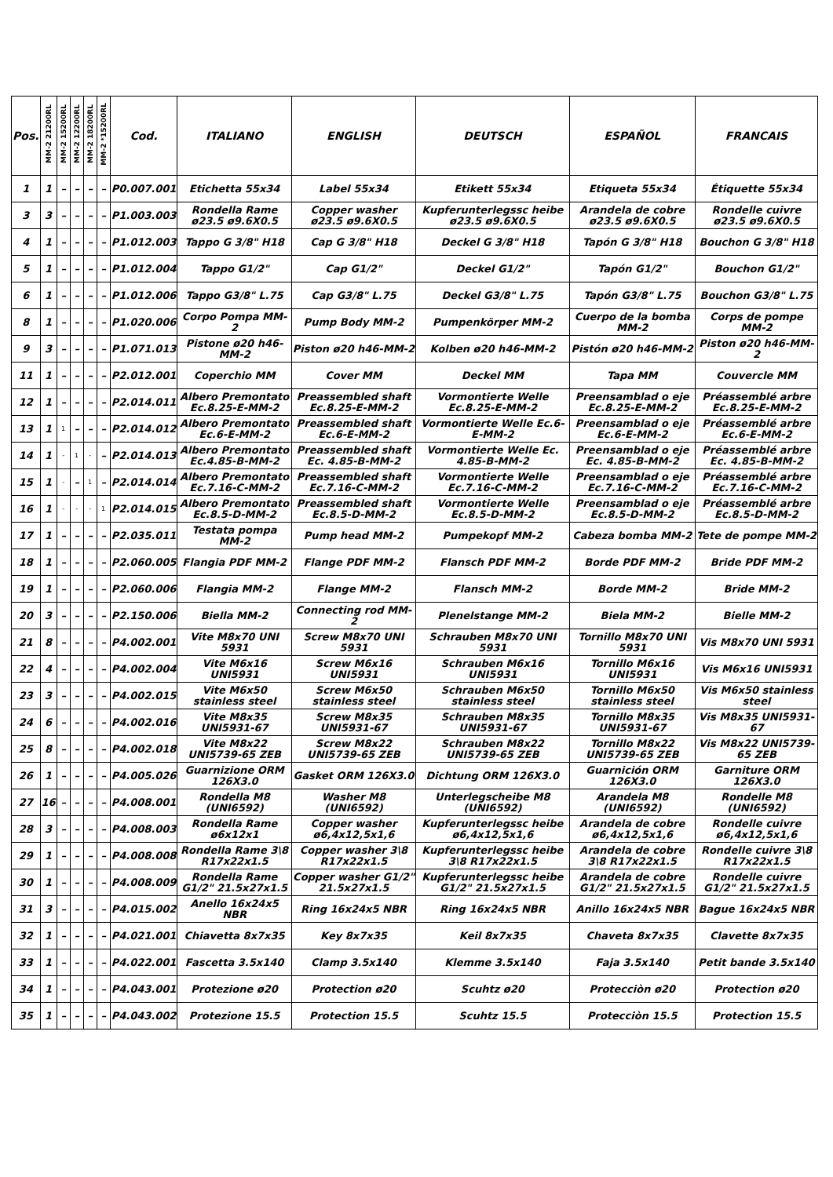| Pos. | MM-2 21200RL | MM-2 15200RL | MM-2 12200RL | MM-2 18200RL | MM-2 *15200RL | Cod. | ITALIANO | ENGLISH | DEUTSCH | ESPAÑOL | FRANCAIS |
| --- | --- | --- | --- | --- | --- | --- | --- | --- | --- | --- | --- |
| 1 | 1 | – | – | – | – | P0.007.001 | Etichetta 55x34 | Label 55x34 | Etikett 55x34 | Etiqueta 55x34 | Étiquette 55x34 |
| 3 | 3 | – | – | – | – | P1.003.003 | Rondella Rame ø23.5 ø9.6X0.5 | Copper washer ø23.5 ø9.6X0.5 | Kupferunterlegssc heibe ø23.5 ø9.6X0.5 | Arandela de cobre ø23.5 ø9.6X0.5 | Rondelle cuivre ø23.5 ø9.6X0.5 |
| 4 | 1 | – | – | – | – | P1.012.003 | Tappo G 3/8" H18 | Cap G 3/8" H18 | Deckel G 3/8" H18 | Tapón G 3/8" H18 | Bouchon G 3/8" H18 |
| 5 | 1 | – | – | – | – | P1.012.004 | Tappo G1/2" | Cap G1/2" | Deckel G1/2" | Tapón G1/2" | Bouchon G1/2" |
| 6 | 1 | – | – | – | – | P1.012.006 | Tappo G3/8" L.75 | Cap G3/8" L.75 | Deckel G3/8" L.75 | Tapón G3/8" L.75 | Bouchon G3/8" L.75 |
| 8 | 1 | – | – | – | – | P1.020.006 | Corpo Pompa MM-2 | Pump Body MM-2 | Pumpenkörper MM-2 | Cuerpo de la bomba MM-2 | Corps de pompe MM-2 |
| 9 | 3 | – | – | – | – | P1.071.013 | Pistone ø20 h46-MM-2 | Piston ø20 h46-MM-2 | Kolben ø20 h46-MM-2 | Pistón ø20 h46-MM-2 | Piston ø20 h46-MM-2 |
| 11 | 1 | – | – | – | – | P2.012.001 | Coperchio MM | Cover MM | Deckel MM | Tapa MM | Couvercle MM |
| 12 | 1 | – | – | – | – | P2.014.011 | Albero Premontato Ec.8.25-E-MM-2 | Preassembled shaft Ec.8.25-E-MM-2 | Vormontierte Welle Ec.8.25-E-MM-2 | Preensamblad o eje Ec.8.25-E-MM-2 | Préassemblé arbre Ec.8.25-E-MM-2 |
| 13 | 1 | 1 | – | – | – | P2.014.012 | Albero Premontato Ec.6-E-MM-2 | Preassembled shaft Ec.6-E-MM-2 | Vormontierte Welle Ec.6-E-MM-2 | Preensamblad o eje Ec.6-E-MM-2 | Préassemblé arbre Ec.6-E-MM-2 |
| 14 | 1 | - | 1 | - | – | P2.014.013 | Albero Premontato Ec.4.85-B-MM-2 | Preassembled shaft Ec. 4.85-B-MM-2 | Vormontierte Welle Ec. 4.85-B-MM-2 | Preensamblad o eje Ec. 4.85-B-MM-2 | Préassemblé arbre Ec. 4.85-B-MM-2 |
| 15 | 1 | - | – | 1 | – | P2.014.014 | Albero Premontato Ec.7.16-C-MM-2 | Preassembled shaft Ec.7.16-C-MM-2 | Vormontierte Welle Ec.7.16-C-MM-2 | Preensamblad o eje Ec.7.16-C-MM-2 | Préassemblé arbre Ec.7.16-C-MM-2 |
| 16 | 1 | - | - | - | 1 | P2.014.015 | Albero Premontato Ec.8.5-D-MM-2 | Preassembled shaft Ec.8.5-D-MM-2 | Vormontierte Welle Ec.8.5-D-MM-2 | Preensamblad o eje Ec.8.5-D-MM-2 | Préassemblé arbre Ec.8.5-D-MM-2 |
| 17 | 1 | – | – | – | – | P2.035.011 | Testata pompa MM-2 | Pump head MM-2 | Pumpekopf MM-2 | Cabeza bomba MM-2 | Tete de pompe MM-2 |
| 18 | 1 | – | – | – | – | P2.060.005 | Flangia PDF MM-2 | Flange PDF MM-2 | Flansch PDF MM-2 | Borde PDF MM-2 | Bride PDF MM-2 |
| 19 | 1 | – | – | – | – | P2.060.006 | Flangia MM-2 | Flange MM-2 | Flansch MM-2 | Borde MM-2 | Bride MM-2 |
| 20 | 3 | – | – | – | – | P2.150.006 | Biella MM-2 | Connecting rod MM-2 | Plenelstange MM-2 | Biela MM-2 | Bielle MM-2 |
| 21 | 8 | – | – | – | – | P4.002.001 | Vite M8x70 UNI 5931 | Screw M8x70 UNI 5931 | Schrauben M8x70 UNI 5931 | Tornillo M8x70 UNI 5931 | Vis M8x70 UNI 5931 |
| 22 | 4 | – | – | – | – | P4.002.004 | Vite M6x16 UNI5931 | Screw M6x16 UNI5931 | Schrauben M6x16 UNI5931 | Tornillo M6x16 UNI5931 | Vis M6x16 UNI5931 |
| 23 | 3 | – | – | – | – | P4.002.015 | Vite M6x50 stainless steel | Screw M6x50 stainless steel | Schrauben M6x50 stainless steel | Tornillo M6x50 stainless steel | Vis M6x50 stainless steel |
| 24 | 6 | – | – | – | – | P4.002.016 | Vite M8x35 UNI5931-67 | Screw M8x35 UNI5931-67 | Schrauben M8x35 UNI5931-67 | Tornillo M8x35 UNI5931-67 | Vis M8x35 UNI5931-67 |
| 25 | 8 | – | – | – | – | P4.002.018 | Vite M8x22 UNI5739-65 ZEB | Screw M8x22 UNI5739-65 ZEB | Schrauben M8x22 UNI5739-65 ZEB | Tornillo M8x22 UNI5739-65 ZEB | Vis M8x22 UNI5739-65 ZEB |
| 26 | 1 | – | – | – | – | P4.005.026 | Guarnizione ORM 126X3.0 | Gasket ORM 126X3.0 | Dichtung ORM 126X3.0 | Guarnición ORM 126X3.0 | Garniture ORM 126X3.0 |
| 27 | 16 | – | – | – | – | P4.008.001 | Rondella M8 (UNI6592) | Washer M8 (UNI6592) | Unterlegscheibe M8 (UNI6592) | Arandela M8 (UNI6592) | Rondelle M8 (UNI6592) |
| 28 | 3 | – | – | – | – | P4.008.003 | Rondella Rame ø6x12x1 | Copper washer ø6,4x12,5x1,6 | Kupferunterlegssc heibe ø6,4x12,5x1,6 | Arandela de cobre ø6,4x12,5x1,6 | Rondelle cuivre ø6,4x12,5x1,6 |
| 29 | 1 | – | – | – | – | P4.008.008 | Rondella Rame 3\8 R17x22x1.5 | Copper washer 3\8 R17x22x1.5 | Kupferunterlegssc heibe 3\8 R17x22x1.5 | Arandela de cobre 3\8 R17x22x1.5 | Rondelle cuivre 3\8 R17x22x1.5 |
| 30 | 1 | – | – | – | – | P4.008.009 | Rondella Rame G1/2" 21.5x27x1.5 | Copper washer G1/2" 21.5x27x1.5 | Kupferunterlegssc heibe G1/2" 21.5x27x1.5 | Arandela de cobre G1/2" 21.5x27x1.5 | Rondelle cuivre G1/2" 21.5x27x1.5 |
| 31 | 3 | – | – | – | – | P4.015.002 | Anello 16x24x5 NBR | Ring 16x24x5 NBR | Ring 16x24x5 NBR | Anillo 16x24x5 NBR | Bague 16x24x5 NBR |
| 32 | 1 | – | – | – | – | P4.021.001 | Chiavetta 8x7x35 | Key 8x7x35 | Keil 8x7x35 | Chaveta 8x7x35 | Clavette 8x7x35 |
| 33 | 1 | – | – | – | – | P4.022.001 | Fascetta 3.5x140 | Clamp 3.5x140 | Klemme 3.5x140 | Faja 3.5x140 | Petit bande 3.5x140 |
| 34 | 1 | – | – | – | – | P4.043.001 | Protezione ø20 | Protection ø20 | Scuhtz ø20 | Protecciòn ø20 | Protection ø20 |
| 35 | 1 | – | – | – | – | P4.043.002 | Protezione 15.5 | Protection 15.5 | Scuhtz 15.5 | Protecciòn 15.5 | Protection 15.5 |